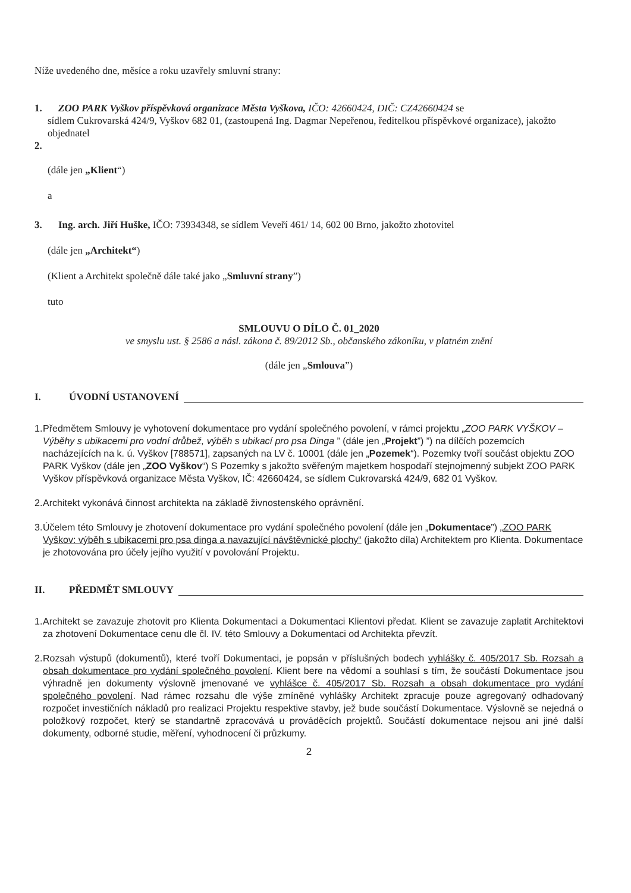Níže uvedeného dne, měsíce a roku uzavřely smluvní strany:
1. ZOO PARK Vyškov příspěvková organizace Města Vyškova, IČO: 42660424, DIČ: CZ42660424 se
sídlem Cukrovarská 424/9, Vyškov 682 01, (zastoupená Ing. Dagmar Nepeřenou, ředitelkou příspěvkové organizace), jakožto objednatel
2.
(dále jen „Klient“)
a
3. Ing. arch. Jiří Huške, IČO: 73934348, se sídlem Veveří 461/ 14, 602 00 Brno, jakožto zhotovitel
(dále jen „Architekt“)
(Klient a Architekt společně dále také jako „Smluvní strany”)
tuto
SMLOUVU O DÍLO Č. 01_2020
ve smyslu ust. § 2586 a násl. zákona č. 89/2012 Sb., občanského zákoníku, v platném znění
(dále jen „Smlouva”)
I. ÚVODNÍ USTANOVENÍ
1. Předmětem Smlouvy je vyhotovení dokumentace pro vydání společného povolení, v rámci projektu „ZOO PARK VYŠKOV – Výběhy s ubikacemi pro vodní drůbež, výběh s ubikací pro psa Dinga ” (dále jen „Projekt”) ”) na dílčích pozemcích nacházejících na k. ú. Vyškov [788571], zapsaných na LV č. 10001 (dále jen „Pozemek“). Pozemky tvoří součást objektu ZOO PARK Vyškov (dále jen „ZOO Vyškov“) S Pozemky s jakožto svěřeným majetkem hospodaří stejnojmenný subjekt ZOO PARK Vyškov příspěvková organizace Města Vyškov, IČ: 42660424, se sídlem Cukrovarská 424/9, 682 01 Vyškov.
2. Architekt vykonává činnost architekta na základě živnostenského oprávnění.
3. Účelem této Smlouvy je zhotovení dokumentace pro vydání společného povolení (dále jen „Dokumentace”) „ZOO PARK Vyškov: výběh s ubikacemi pro psa dinga a navazující návštěvnické plochy“ (jakožto díla) Architektem pro Klienta. Dokumentace je zhotovována pro účely jejího využití v povolování Projektu.
II. PŘEDMĚT SMLOUVY
1. Architekt se zavazuje zhotovit pro Klienta Dokumentaci a Dokumentaci Klientovi předat. Klient se zavazuje zaplatit Architektovi za zhotovení Dokumentace cenu dle čl. IV. této Smlouvy a Dokumentaci od Architekta převzít.
2. Rozsah výstupů (dokumentů), které tvoří Dokumentaci, je popsán v příslušných bodech vyhlášky č. 405/2017 Sb. Rozsah a obsah dokumentace pro vydání společného povolení. Klient bere na vědomí a souhlasí s tím, že součástí Dokumentace jsou výhradně jen dokumenty výslovně jmenované ve vyhlášce č. 405/2017 Sb. Rozsah a obsah dokumentace pro vydání společného povolení. Nad rámec rozsahu dle výše zmíněné vyhlášky Architekt zpracuje pouze agregovaný odhadovaný rozpočet investičních nákladů pro realizaci Projektu respektive stavby, jež bude součástí Dokumentace. Výslovně se nejedná o položkový rozpočet, který se standartně zpracovává u prováděcích projektů. Součástí dokumentace nejsou ani jiné další dokumenty, odborné studie, měření, vyhodnocení či průzkumy.
2